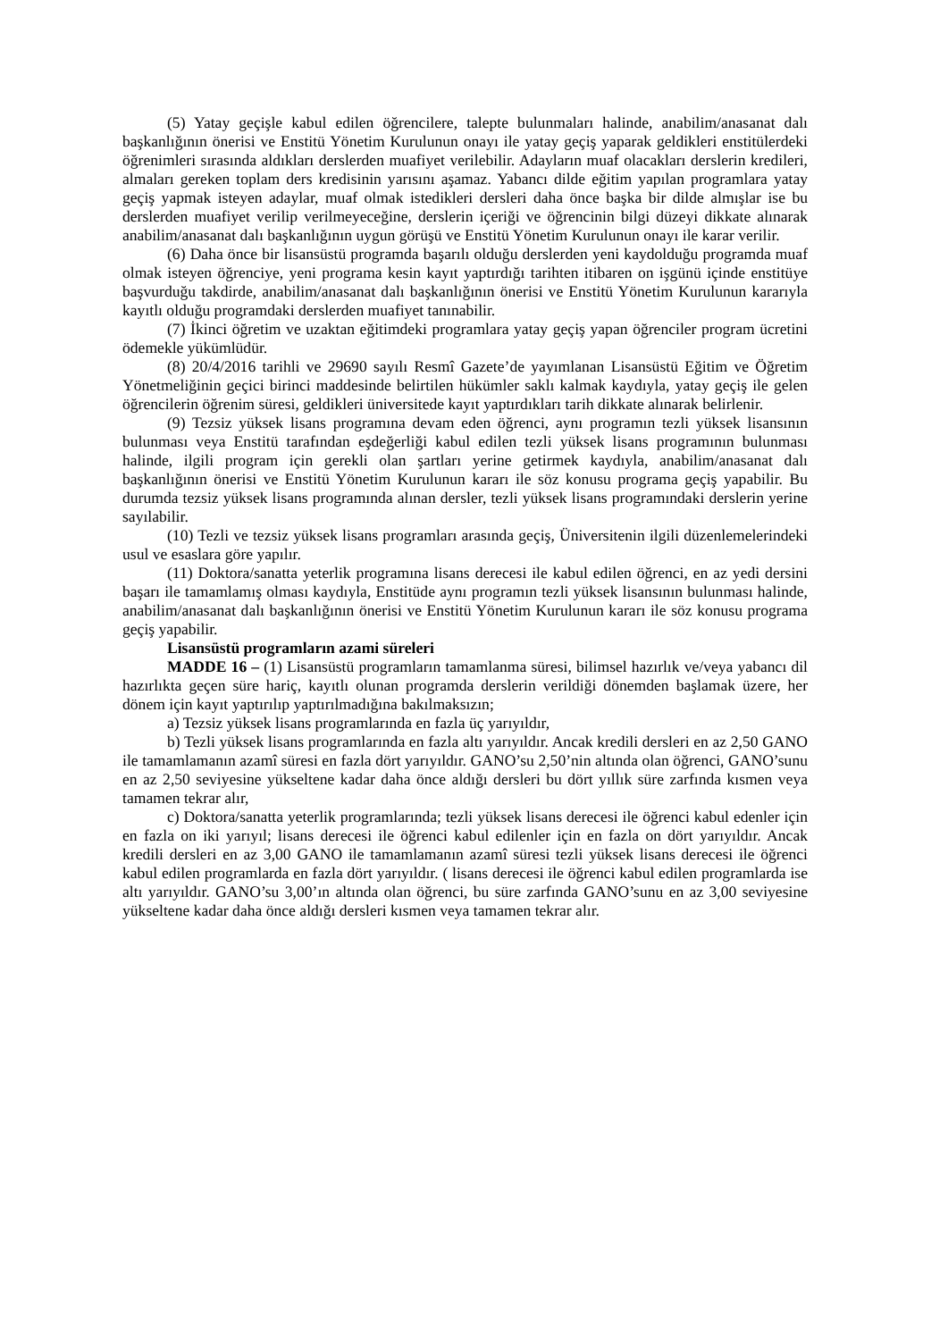(5) Yatay geçişle kabul edilen öğrencilere, talepte bulunmaları halinde, anabilim/anasanat dalı başkanlığının önerisi ve Enstitü Yönetim Kurulunun onayı ile yatay geçiş yaparak geldikleri enstitülerdeki öğrenimleri sırasında aldıkları derslerden muafiyet verilebilir. Adayların muaf olacakları derslerin kredileri, almaları gereken toplam ders kredisinin yarısını aşamaz. Yabancı dilde eğitim yapılan programlara yatay geçiş yapmak isteyen adaylar, muaf olmak istedikleri dersleri daha önce başka bir dilde almışlar ise bu derslerden muafiyet verilip verilmeyeceğine, derslerin içeriği ve öğrencinin bilgi düzeyi dikkate alınarak anabilim/anasanat dalı başkanlığının uygun görüşü ve Enstitü Yönetim Kurulunun onayı ile karar verilir.
(6) Daha önce bir lisansüstü programda başarılı olduğu derslerden yeni kaydolduğu programda muaf olmak isteyen öğrenciye, yeni programa kesin kayıt yaptırdığı tarihten itibaren on işgünü içinde enstitüye başvurduğu takdirde, anabilim/anasanat dalı başkanlığının önerisi ve Enstitü Yönetim Kurulunun kararıyla kayıtlı olduğu programdaki derslerden muafiyet tanınabilir.
(7) İkinci öğretim ve uzaktan eğitimdeki programlara yatay geçiş yapan öğrenciler program ücretini ödemekle yükümlüdür.
(8) 20/4/2016 tarihli ve 29690 sayılı Resmî Gazete’de yayımlanan Lisansüstü Eğitim ve Öğretim Yönetmeliğinin geçici birinci maddesinde belirtilen hükümler saklı kalmak kaydıyla, yatay geçiş ile gelen öğrencilerin öğrenim süresi, geldikleri üniversitede kayıt yaptırdıkları tarih dikkate alınarak belirlenir.
(9) Tezsiz yüksek lisans programına devam eden öğrenci, aynı programın tezli yüksek lisansının bulunması veya Enstitü tarafından eşdeğerliği kabul edilen tezli yüksek lisans programının bulunması halinde, ilgili program için gerekli olan şartları yerine getirmek kaydıyla, anabilim/anasanat dalı başkanlığının önerisi ve Enstitü Yönetim Kurulunun kararı ile söz konusu programa geçiş yapabilir. Bu durumda tezsiz yüksek lisans programında alınan dersler, tezli yüksek lisans programındaki derslerin yerine sayılabilir.
(10) Tezli ve tezsiz yüksek lisans programları arasında geçiş, Üniversitenin ilgili düzenlemelerindeki usul ve esaslara göre yapılır.
(11) Doktora/sanatta yeterlik programına lisans derecesi ile kabul edilen öğrenci, en az yedi dersini başarı ile tamamlamış olması kaydıyla, Enstitüde aynı programın tezli yüksek lisansının bulunması halinde, anabilim/anasanat dalı başkanlığının önerisi ve Enstitü Yönetim Kurulunun kararı ile söz konusu programa geçiş yapabilir.
Lisansüstü programların azami süreleri
MADDE 16 – (1) Lisansüstü programların tamamlanma süresi, bilimsel hazırlık ve/veya yabancı dil hazırlıkta geçen süre hariç, kayıtlı olunan programda derslerin verildiği dönemden başlamak üzere, her dönem için kayıt yaptırılıp yaptırılmadığına bakılmaksızın;
a) Tezsiz yüksek lisans programlarında en fazla üç yarıyıldır,
b) Tezli yüksek lisans programlarında en fazla altı yarıyıldır. Ancak kredili dersleri en az 2,50 GANO ile tamamlamanın azamî süresi en fazla dört yarıyıldır. GANO’su 2,50’nin altında olan öğrenci, GANO’sunu en az 2,50 seviyesine yükseltene kadar daha önce aldığı dersleri bu dört yıllık süre zarfında kısmen veya tamamen tekrar alır,
c) Doktora/sanatta yeterlik programlarında; tezli yüksek lisans derecesi ile öğrenci kabul edenler için en fazla on iki yarıyıl; lisans derecesi ile öğrenci kabul edilenler için en fazla on dört yarıyıldır. Ancak kredili dersleri en az 3,00 GANO ile tamamlamanın azamî süresi tezli yüksek lisans derecesi ile öğrenci kabul edilen programlarda en fazla dört yarıyıldır. ( lisans derecesi ile öğrenci kabul edilen programlarda ise altı yarıyıldır. GANO’su 3,00’ın altında olan öğrenci, bu süre zarfında GANO’sunu en az 3,00 seviyesine yükseltene kadar daha önce aldığı dersleri kısmen veya tamamen tekrar alır.